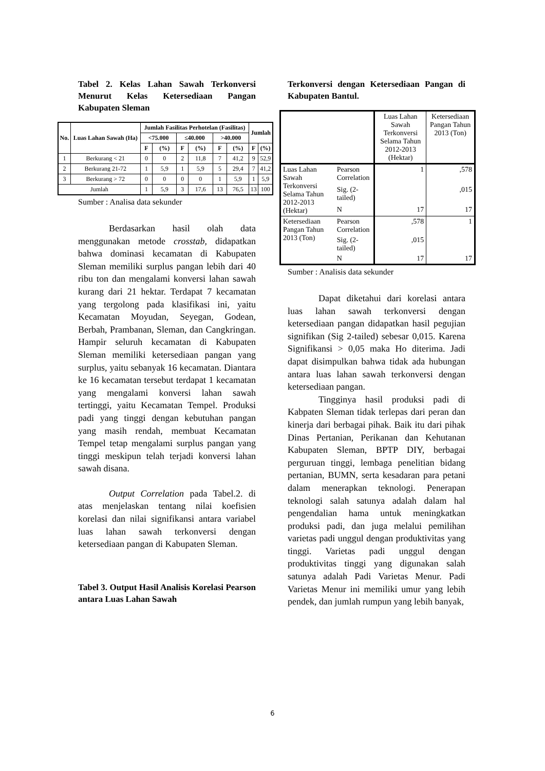Tabel 2. Kelas Lahan Sawah Terkonversi Menurut Kelas Ketersediaan Pangan Kabupaten Sleman
| No. | Luas Lahan Sawah (Ha) | Jumlah Fasilitas Perhotelan (Fasilitas) | | | | | | Jumlah | |
| --- | --- | --- | --- | --- | --- | --- | --- | --- | --- |
| | | <75.000 | | ≤40.000 | | >40.000 | | | |
| | | F | (%) | F | (%) | F | (%) | F | (%) |
| 1 | Berkurang < 21 | 0 | 0 | 2 | 11,8 | 7 | 41,2 | 9 | 52,9 |
| 2 | Berkurang 21-72 | 1 | 5,9 | 1 | 5,9 | 5 | 29,4 | 7 | 41,2 |
| 3 | Berkurang > 72 | 0 | 0 | 0 | 0 | 1 | 5,9 | 1 | 5,9 |
| Jumlah | | 1 | 5,9 | 3 | 17,6 | 13 | 76,5 | 13 | 100 |
Sumber : Analisa data sekunder
Berdasarkan hasil olah data menggunakan metode crosstab, didapatkan bahwa dominasi kecamatan di Kabupaten Sleman memiliki surplus pangan lebih dari 40 ribu ton dan mengalami konversi lahan sawah kurang dari 21 hektar. Terdapat 7 kecamatan yang tergolong pada klasifikasi ini, yaitu Kecamatan Moyudan, Seyegan, Godean, Berbah, Prambanan, Sleman, dan Cangkringan. Hampir seluruh kecamatan di Kabupaten Sleman memiliki ketersediaan pangan yang surplus, yaitu sebanyak 16 kecamatan. Diantara ke 16 kecamatan tersebut terdapat 1 kecamatan yang mengalami konversi lahan sawah tertinggi, yaitu Kecamatan Tempel. Produksi padi yang tinggi dengan kebutuhan pangan yang masih rendah, membuat Kecamatan Tempel tetap mengalami surplus pangan yang tinggi meskipun telah terjadi konversi lahan sawah disana.
Output Correlation pada Tabel.2. di atas menjelaskan tentang nilai koefisien korelasi dan nilai signifikansi antara variabel luas lahan sawah terkonversi dengan ketersediaan pangan di Kabupaten Sleman.
Tabel 3. Output Hasil Analisis Korelasi Pearson antara Luas Lahan Sawah
Terkonversi dengan Ketersediaan Pangan di Kabupaten Bantul.
| | | Luas Lahan Sawah Terkonversi Selama Tahun 2012-2013 (Hektar) | Ketersediaan Pangan Tahun 2013 (Ton) |
| Luas Lahan Sawah Terkonversi Selama Tahun 2012-2013 (Hektar) | Pearson Correlation | 1 | ,578 |
| | Sig. (2-tailed) | | ,015 |
| | N | 17 | 17 |
| Ketersediaan Pangan Tahun 2013 (Ton) | Pearson Correlation | ,578 | 1 |
| | Sig. (2-tailed) | ,015 | |
| | N | 17 | 17 |
Sumber : Analisis data sekunder
Dapat diketahui dari korelasi antara luas lahan sawah terkonversi dengan ketersediaan pangan didapatkan hasil pegujian signifikan (Sig 2-tailed) sebesar 0,015. Karena Signifikansi > 0,05 maka Ho diterima. Jadi dapat disimpulkan bahwa tidak ada hubungan antara luas lahan sawah terkonversi dengan ketersediaan pangan.
Tingginya hasil produksi padi di Kabpaten Sleman tidak terlepas dari peran dan kinerja dari berbagai pihak. Baik itu dari pihak Dinas Pertanian, Perikanan dan Kehutanan Kabupaten Sleman, BPTP DIY, berbagai perguruan tinggi, lembaga penelitian bidang pertanian, BUMN, serta kesadaran para petani dalam menerapkan teknologi. Penerapan teknologi salah satunya adalah dalam hal pengendalian hama untuk meningkatkan produksi padi, dan juga melalui pemilihan varietas padi unggul dengan produktivitas yang tinggi. Varietas padi unggul dengan produktivitas tinggi yang digunakan salah satunya adalah Padi Varietas Menur. Padi Varietas Menur ini memiliki umur yang lebih pendek, dan jumlah rumpun yang lebih banyak,
6